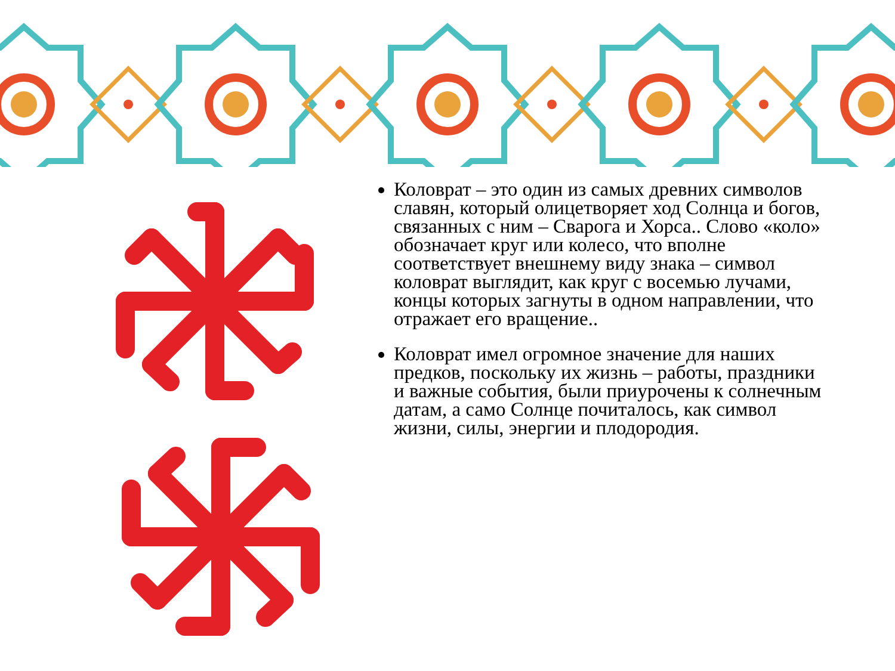Коловрат – это один из самых древних символов славян, который олицетворяет ход Солнца и богов, связанных с ним – Сварога и Хорса.. Слово «коло» обозначает круг или колесо, что вполне соответствует внешнему виду знака – символ коловрат выглядит, как круг с восемью лучами, концы которых загнуты в одном направлении, что отражает его вращение..
Коловрат имел огромное значение для наших предков, поскольку их жизнь – работы, праздники и важные события, были приурочены к солнечным датам, а само Солнце почиталось, как символ жизни, силы, энергии и плодородия.